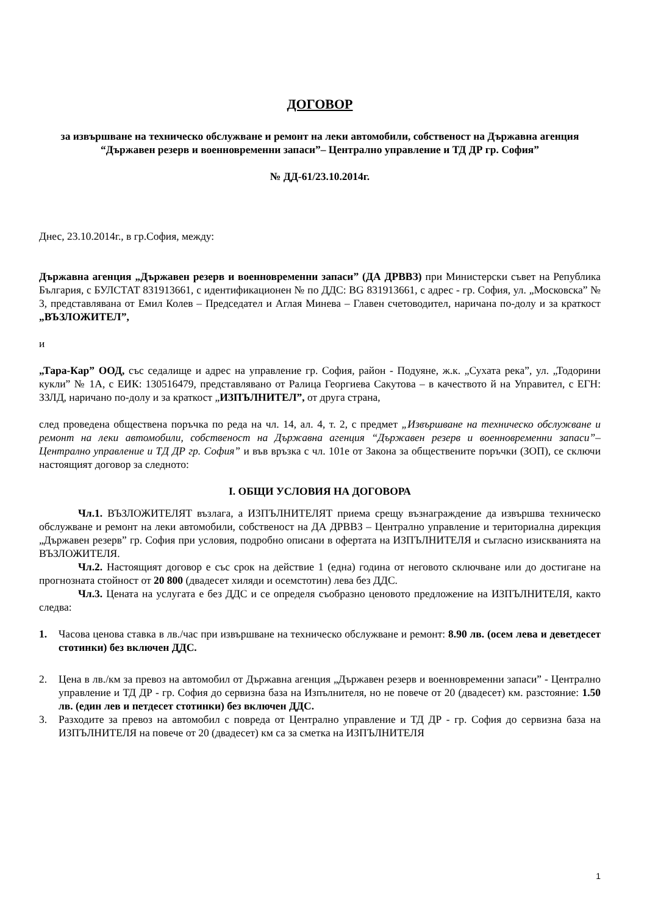ДОГОВОР
за извършване на техническо обслужване и ремонт на леки автомобили, собственост на Държавна агенция “Държавен резерв и военновременни запаси”– Централно управление и ТД ДР гр. София”
№ ДД-61/23.10.2014г.
Днес, 23.10.2014г., в гр.София, между:
Държавна агенция „Държавен резерв и военновременни запаси” (ДА ДРВВЗ) при Министерски съвет на Република България, с БУЛСТАТ 831913661, с идентификационен № по ДДС: BG 831913661, с адрес - гр. София, ул. „Московска” № 3, представлявана от Емил Колев – Председател и Аглая Минева – Главен счетоводител, наричана по-долу и за краткост „ВЪЗЛОЖИТЕЛ”,
и
„Тара-Кар” ООД, със седалище и адрес на управление гр. София, район - Подуяне, ж.к. „Сухата река”, ул. „Тодорини кукли” № 1А, с ЕИК: 130516479, представлявано от Ралица Георгиева Сакутова – в качеството й на Управител, с ЕГН: ЗЗЛД, наричано по-долу и за краткост „ИЗПЪЛНИТЕЛ”, от друга страна,
след проведена обществена поръчка по реда на чл. 14, ал. 4, т. 2, с предмет „Извършване на техническо обслужване и ремонт на леки автомобили, собственост на Държавна агенция “Държавен резерв и военновременни запаси”– Централно управление и ТД ДР гр. София” и във връзка с чл. 101е от Закона за обществените поръчки (ЗОП), се сключи настоящият договор за следното:
І. ОБЩИ УСЛОВИЯ НА ДОГОВОРА
Чл.1. ВЪЗЛОЖИТЕЛЯТ възлага, а ИЗПЪЛНИТЕЛЯТ приема срещу възнаграждение да извършва техническо обслужване и ремонт на леки автомобили, собственост на ДА ДРВВЗ – Централно управление и териториална дирекция „Държавен резерв” гр. София при условия, подробно описани в офертата на ИЗПЪЛНИТЕЛЯ и съгласно изискванията на ВЪЗЛОЖИТЕЛЯ.
Чл.2. Настоящият договор е със срок на действие 1 (една) година от неговото сключване или до достигане на прогнозната стойност от 20 800 (двадесет хиляди и осемстотин) лева без ДДС.
Чл.3. Цената на услугата е без ДДС и се определя съобразно ценовото предложение на ИЗПЪЛНИТЕЛЯ, както следва:
1. Часова ценова ставка в лв./час при извършване на техническо обслужване и ремонт: 8.90 лв. (осем лева и деветдесет стотинки) без включен ДДС.
2. Цена в лв./км за превоз на автомобил от Държавна агенция „Държавен резерв и военновременни запаси” - Централно управление и ТД ДР - гр. София до сервизна база на Изпълнителя, но не повече от 20 (двадесет) км. разстояние: 1.50 лв. (един лев и петдесет стотинки) без включен ДДС.
3. Разходите за превоз на автомобил с повреда от Централно управление и ТД ДР - гр. София до сервизна база на ИЗПЪЛНИТЕЛЯ на повече от 20 (двадесет) км са за сметка на ИЗПЪЛНИТЕЛЯ
1